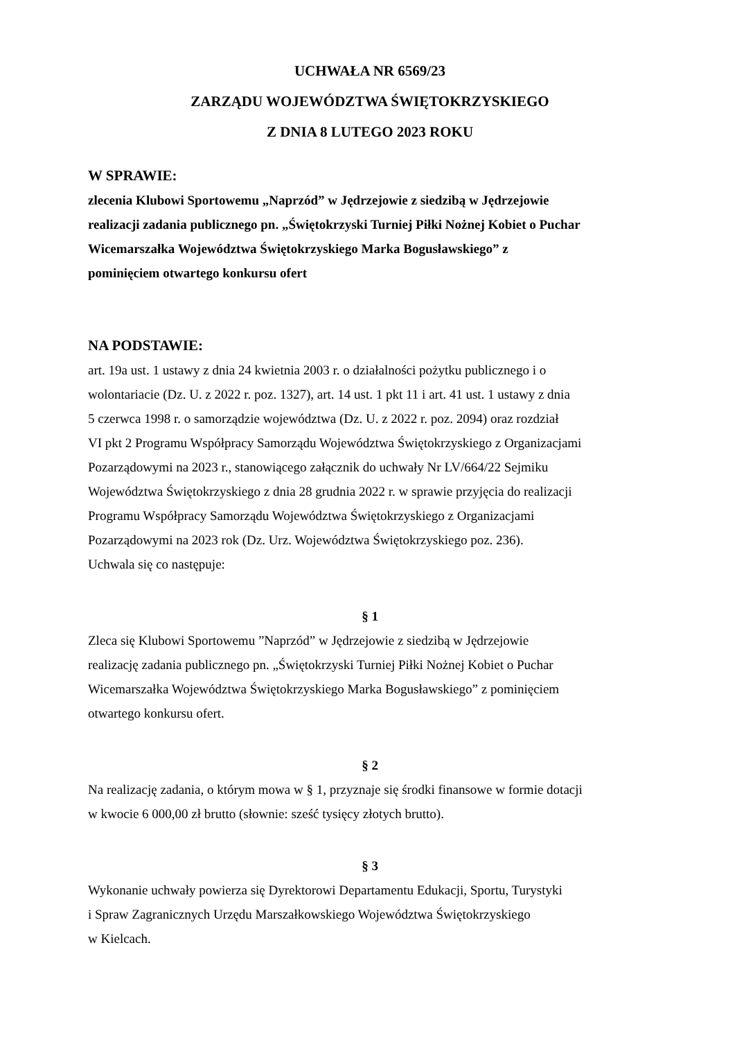UCHWAŁA NR 6569/23
ZARZĄDU WOJEWÓDZTWA ŚWIĘTOKRZYSKIEGO
Z DNIA 8 LUTEGO 2023 ROKU
W SPRAWIE:
zlecenia Klubowi Sportowemu „Naprzód” w Jędrzejowie z siedzibą w Jędrzejowie
realizacji zadania publicznego pn. „Świętokrzyski Turniej Piłki Nożnej Kobiet o Puchar
Wicemarszałka Województwa Świętokrzyskiego Marka Bogusławskiego” z
pominięciem otwartego konkursu ofert
NA PODSTAWIE:
art. 19a ust. 1 ustawy z dnia 24 kwietnia 2003 r. o działalności pożytku publicznego i o
wolontariacie (Dz. U. z 2022 r. poz. 1327), art. 14 ust. 1 pkt 11 i art. 41 ust. 1 ustawy z dnia
5 czerwca 1998 r. o samorządzie województwa (Dz. U. z 2022 r. poz. 2094) oraz rozdział
VI pkt 2 Programu Współpracy Samorządu Województwa Świętokrzyskiego z Organizacjami
Pozarządowymi na 2023 r., stanowiącego załącznik do uchwały Nr LV/664/22 Sejmiku
Województwa Świętokrzyskiego z dnia 28 grudnia 2022 r. w sprawie przyjęcia do realizacji
Programu Współpracy Samorządu Województwa Świętokrzyskiego z Organizacjami
Pozarządowymi na 2023 rok (Dz. Urz. Województwa Świętokrzyskiego poz. 236).
Uchwala się co następuje:
§ 1
Zleca się Klubowi Sportowemu ”Naprzód” w Jędrzejowie z siedzibą w Jędrzejowie
realizację zadania publicznego pn. „Świętokrzyski Turniej Piłki Nożnej Kobiet o Puchar
Wicemarszałka Województwa Świętokrzyskiego Marka Bogusławskiego” z pominięciem
otwartego konkursu ofert.
§ 2
Na realizację zadania, o którym mowa w § 1, przyznaje się środki finansowe w formie dotacji
w kwocie 6 000,00 zł brutto (słownie: sześć tysięcy złotych brutto).
§ 3
Wykonanie uchwały powierza się Dyrektorowi Departamentu Edukacji, Sportu, Turystyki
i Spraw Zagranicznych Urzędu Marszałkowskiego Województwa Świętokrzyskiego
w Kielcach.